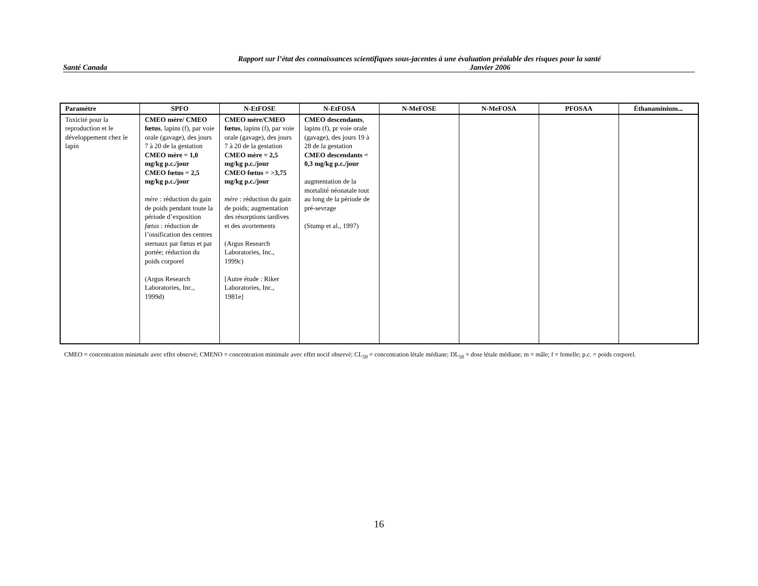Rapport sur l’état des connaissances scientifiques sous-jacentes à une évaluation préalable des risques pour la santé
Santé Canada Janvier 2006
| Paramètre | SPFO | N-EtFOSE | N-EtFOSA | N-MeFOSE | N-MeFOSA | PFOSAA | Éthanaminium... |
| --- | --- | --- | --- | --- | --- | --- | --- |
| Toxicité pour la reproduction et le développement chez le lapin | CMEO mère/ CMEO fœtus , lapins (f), par voie orale (gavage), des jours 7 à 20 de la gestation CMEO mère = 1,0 mg/kg p.c./jour CMEO fœtus = 2,5 mg/kg p.c./jour mère : réduction du gain de poids pendant toute la période d’exposition fœtus : réduction de l’ossification des centres sternaux par fœtus et par portée; réduction du poids corporel (Argus Research Laboratories, Inc., 1999d) | CMEO mère/CMEO fœtus , lapins (f), par voie orale (gavage), des jours 7 à 20 de la gestation CMEO mère = 2,5 mg/kg p.c./jour CMEO fœtus = >3,75 mg/kg p.c./jour mère : réduction du gain de poids; augmentation des résorptions tardives et des avortements (Argus Research Laboratories, Inc., 1999c) [Autre étude : Riker Laboratories, Inc., 1981e] | CMEO descendants , lapins (f), pr voie orale (gavage), des jours 19 à 28 de la gestation CMEO descendants = 0,3 mg/kg p.c./jour augmentation de la mortalité néonatale tout au long de la période de pré-sevrage (Stump et al., 1997) | | | | |
CMEO = concentration minimale avec effet observé; CMENO = concentration minimale avec effet nocif observé; CL<sub>50</sub> = concentration létale médiane; DL<sub>50</sub> = dose létale médiane; m = mâle; f = femelle; p.c. = poids corporel.
16